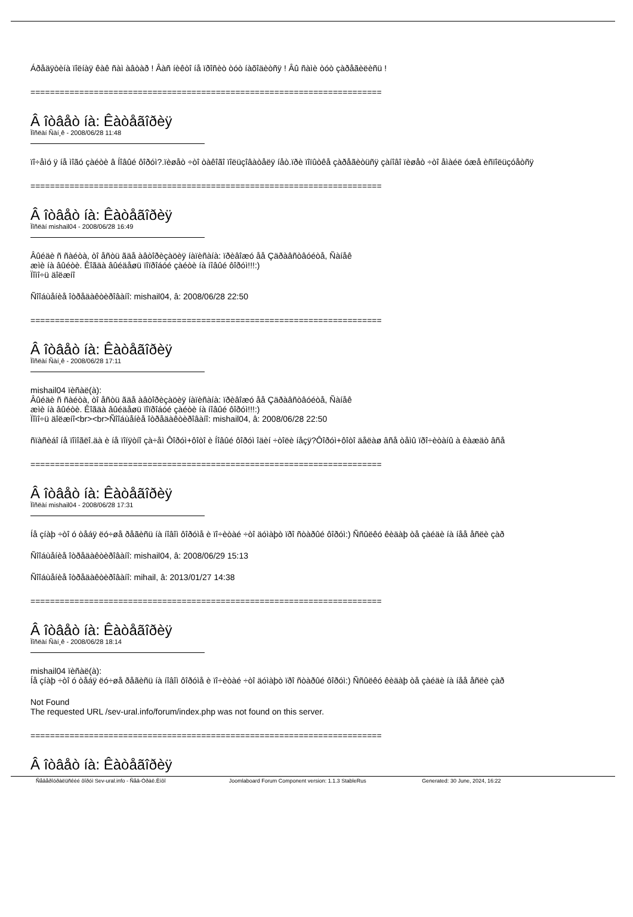Áðåäÿòèíà ïîëíàÿ êàê ñàì àâòàð ! Âàñ íèêòî íå ïðîñèò òóò íàõîäèòñÿ ! Âû ñàìè òóò çàðåãèëèñü !
========================================================================
Â îòâåò íà: Êàòåãîðèÿ
Ïîñëàí Ñàí¸ê - 2008/06/28 11:48
ïî÷åìó ÿ íå ìîãó çàéòè â Íîâûé ôîðóì?.ïèøåò ÷òî òàêîãî ïîëüçîâàòåëÿ íåò.ïðè ïîïûòêå çàðåãèòüñÿ çàíîâî ïèøåò ÷òî åìàéë óæå èñïîëüçóåòñÿ
========================================================================
Â îòâåò íà: Êàòåãîðèÿ
Ïîñëàí mishail04 - 2008/06/28 16:49
Âûéäè ñ ñàéòà, òî åñòü ãäå àâòîðèçàöèÿ íàïèñàíà: ïðèâîæó åå Çäðàâñòâóéòå, Ñàíåê
æìè íà âûéòè. Êîãäà âûéäåøü ïîïðîáóé çàéòè íà íîâûé ôîðóì!!!:)
Ïîìî÷ü äîëæíî
Ñîîáùåíèå îòðåäàêòèðîâàíî: mishail04, â: 2008/06/28 22:50
========================================================================
Â îòâåò íà: Êàòåãîðèÿ
Ïîñëàí Ñàí¸ê - 2008/06/28 17:11
mishail04 ïèñàë(à):
Âûéäè ñ ñàéòà, òî åñòü ãäå àâòîðèçàöèÿ íàïèñàíà: ïðèâîæó åå Çäðàâñòâóéòå, Ñàíåê
æìè íà âûéòè. Êîãäà âûéäåøü ïîïðîáóé çàéòè íà íîâûé ôîðóì!!!:)
Ïîìî÷ü äîëæíî<br><br>Ñîîáùåíèå îòðåäàêòèðîâàíî: mishail04, â: 2008/06/28 22:50
ñïàñèáî íå ïîìîãëî.äà è íå ïîíÿòíî çà÷åì Ôîðóì+ôîòî è Íîâûé ôîðóì îäèí ÷òîëè íåçÿ?Ôîðóì+ôîòî äåëàø âñå òåìû ïðî÷èòàíû à êàæäò âñå
========================================================================
Â îòâåò íà: Êàòåãîðèÿ
Ïîñëàí mishail04 - 2008/06/28 17:31
Íå çíàþ ÷òî ó òåáÿ ëó÷øå ðåãèñü íà íîâîì ôîðóìå è ïî÷èòàé ÷òî äóìàþò ïðî ñòàðûé ôîðóì:) Ññûëêó êèäàþ òå çàéäè íà íåå åñëè çàð
Ñîîáùåíèå îòðåäàêòèðîâàíî: mishail04, â: 2008/06/29 15:13
Ñîîáùåíèå îòðåäàêòèðîâàíî: mihail, â: 2013/01/27 14:38
========================================================================
Â îòâåò íà: Êàòåãîðèÿ
Ïîñëàí Ñàí¸ê - 2008/06/28 18:14
mishail04 ïèñàë(à):
Íå çíàþ ÷òî ó òåáÿ ëó÷øå ðåãèñü íà íîâîì ôîðóìå è ïî÷èòàé ÷òî äóìàþò ïðî ñòàðûé ôîðóì:) Ññûëêó êèäàþ òå çàéäè íà íåå åñëè çàð
Not Found
The requested URL /sev-ural.info/forum/index.php was not found on this server.
========================================================================
Â îòâåò íà: Êàòåãîðèÿ
Ñåâåðîóðàëüñêèé ôîðóì Sev-ural.info - Ñåâ-Óðàë.Èíôî Joomlaboard Forum Component version: 1.1.3 StableRus Generated: 30 June, 2024, 16:22